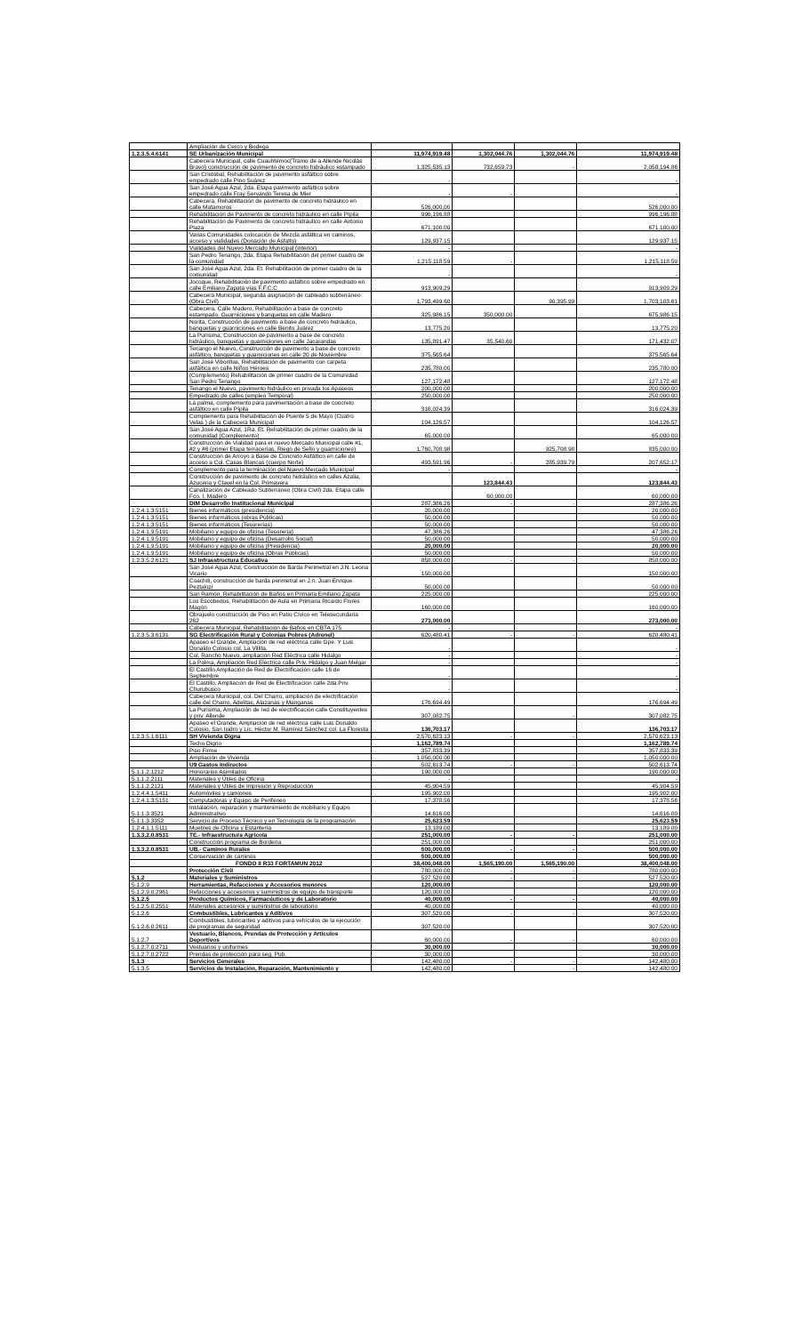| | Ampliación de Cerco y Bodega | | | | |
| 1.2.3.5.4.6141 | SE Urbanización Municipal | 11,974,919.48 | 1,302,044.76 | 1,302,044.76 | 11,974,919.48 |
| | Cabecera Municipal, calle Cuauhtémoc(Tramo de a Allende Nicolás Bravo) construcción de pavimento de concreto hidráulico estampado | 1,325,535.13 | 732,659.73 | - | 2,058,194.86 |
| | San Cristóbal, Rehabilitación de pavimento asfáltico sobre empedrado calle Pino Suárez | - | | | - |
| | San José Agua Azul, 2da. Etapa pavimento asfáltico sobre empedrado calle Fray Servando Teresa de Mier | - | - | | - |
| | Cabecera, Rehabilitación de pavimento de concreto hidráulico en calle Matamoros | 526,000.00 | | | 526,000.00 |
| | Rehabilitación de Pavimento de concreto hidráulico en calle Pípila | 996,196.88 | | | 996,196.88 |
| | Rehabilitación de Pavimento de concreto hidráulico en calle Antonio Plaza | 671,100.00 | | | 671,100.00 |
| | Varias Comunidades colocación de Mezcla asfáltica en caminos, acceso y vialidades (Donación de Asfalto) | 129,937.15 | | | 129,937.15 |
| | Vialidades del Nuevo Mercado Municipal (interior) | - | | | - |
| | San Pedro Tenango, 2da. Etapa Rehabilitación del primer cuadro de la comunidad | 1,215,118.59 | - | | 1,215,118.59 |
| | San José Agua Azul, 2da. Et. Rehabilitación de primer cuadro de la comunidad | - | | | - |
| | Jocoque, Rehabilitación de pavimento asfáltico sobre empedrado en calle Emiliano Zapata vías F.F.C.C | 913,909.29 | | | 913,909.29 |
| | Cabecera Municipal, segunda asignación de cableado subterráneo (Obra Civil) | 1,793,499.60 | | 90,395.99 | 1,703,103.61 |
| | Cabecera, Calle Madero, Rehabilitación a base de concreto estampado, Guarniciones y banquetas en calle Madero | 325,986.15 | 350,000.00 | | 675,986.15 |
| | Norita, Construcción de pavimento a base de concreto hidráulico, banquetas y guarniciones en calle Benito Juárez | 13,775.20 | | | 13,775.20 |
| | La Purísima, Construcción de pavimento a base de concreto hidráulico, banquetas y guarniciones en calle Jacarandas | 135,891.47 | 35,540.60 | | 171,432.07 |
| | Tenango el Nuevo, Construcción de pavimento a base de concreto asfáltico, banquetas y guarniciones en calle 20 de Noviembre | 375,565.64 | | | 375,565.64 |
| | San José Viborillas, Rehabilitación de pavimento con carpeta asfáltica en calle Niños Héroes | 235,780.00 | | | 235,780.00 |
| | (Complemento) Rehabilitación de primer cuadro de la Comunidad San Pedro Tenango | 127,172.48 | | | 127,172.48 |
| | Tenango el Nuevo, pavimento hidráulico en privada los Apaseos | 200,000.00 | | | 200,000.00 |
| | Empedrado de calles (empleo Temporal) | 250,000.00 | | | 250,000.00 |
| | La palma, complemento para pavimentación a base de concreto asfáltico en calle Pípila | 316,024.39 | | | 316,024.39 |
| | Complemento para Rehabilitación de Puente 5 de Mayo (Cuatro Velas ) de la Cabecera Municipal | 104,126.57 | | | 104,126.57 |
| | San José Agua Azul, 1Ra. Et. Rehabilitación de primer cuadro de la comunidad (Complemento) | 65,000.00 | | | 65,000.00 |
| | Construcción de Vialidad para el nuevo Mercado Municipal calle #1, #2 y #6 (primer Etapa terracerías, Riego de Sello y guarniciones) | 1,760,708.98 | | 925,708.98 | 835,000.00 |
| | Construcción de Arroyo a Base de Concreto Asfáltico en calle de acceso a Col. Casas Blancas (cuerpo Norte) | 493,591.96 | - | 285,939.79 | 207,652.17 |
| | Complemento para la terminación del Nuevo Mercado Municipal | - | | | - |
| | Construcción de pavimento de concreto hidráulico en calles Azalia, Azucena y Clavel en la Col. Primavera | | 123,844.43 | | 123,844.43 |
| | Canalización de Cableado Subterráneo (Obra Civil) 2da. Etapa calle Fco. I. Madero | | 60,000.00 | | 60,000.00 |
| | DIM Desarrollo Institucional Municipal | 287,386.26 | - | - | 287,386.26 |
| 1.2.4.1.3.5151 | Bienes informáticos (presidencia) | 20,000.00 | | | 20,000.00 |
| 1.2.4.1.3.5151 | Bienes informáticos (obras Públicas) | 50,000.00 | | | 50,000.00 |
| 1.2.4.1.3.5151 | Bienes informáticos (Tesorerías) | 50,000.00 | | | 50,000.00 |
| 1.2.4.1.9.5191 | Mobiliario y equipo de oficina (Tesorería) | 47,386.26 | | | 47,386.26 |
| 1.2.4.1.9.5191 | Mobiliario y equipo de oficina (Desarrollo Social) | 50,000.00 | | | 50,000.00 |
| 1.2.4.1.9.5191 | Mobiliario y equipo de oficina (Presidencia) | 20,000.00 | | | 20,000.00 |
| 1.2.4.1.9.5191 | Mobiliario y equipo de oficina (Obras Públicas) | 50,000.00 | | | 50,000.00 |
| 1.2.3.5.2.6121 | SJ Infraestructura Educativa | 858,000.00 | - | - | 858,000.00 |
| | San José Agua Azul, Construcción de Barda Perimetral en J.N. Leona Vicario | 150,000.00 | | | 150,000.00 |
| | Coachiti, construcción de barda perimetral en J.n. Juan Enrique Peztalozi | 50,000.00 | | | 50,000.00 |
| | San Ramón, Rehabilitación de Baños en Primaria Emiliano Zapata | 225,000.00 | | | 225,000.00 |
| | Los Escobedos, Rehabilitación de Aula en Primaria Ricardo Flores Magón | 160,000.00 | | | 160,000.00 |
| | Obrajuelo construcción de Piso en Patio Cívico en Telesecundaria 262 | 273,000.00 | | | 273,000.00 |
| | Cabecera Municipal, Rehabilitación de Baños en CBTA 175 | - | | | - |
| 1.2.3.5.3.6131 | SG Electrificación Rural y Colonias Pobres (Adrenel) | 620,480.41 | - | - | 620,480.41 |
| | Apaseo el Grande, Ampliación de red eléctrica calle Gpe. Y Luis Donaldo Colosio col. La Villita. | - | | | - |
| | Col. Rancho Nuevo, ampliación Red Eléctrica calle Hidalgo | - | | | - |
| | La Palma, Ampliación Red Eléctrica calle Priv. Hidalgo y Juan Melgar | - | | | - |
| | El Castillo Ampliación de Red de Electrificación calle 16 de Septiembre | - | | | - |
| | El Castillo, Ampliación de Red de Electrificación calle 2da.Priv. Churubusco | - | | | - |
| | Cabecera Municipal, col. Del Charro, ampliación de electrificación calle del Charro, Adelitas, Alazanas y Manganas | 176,694.49 | | | 176,694.49 |
| | La Purísima, Ampliación de red de electrificación calle Constituyentes y priv. Allende | 307,082.75 | | - | 307,082.75 |
| | Apaseo el Grande, Ampliación de red eléctrica calle Luis Donaldo Colosio, San Isidro y Lic. Héctor M. Ramírez Sánchez col. La Floresta | 136,703.17 | | | 136,703.17 |
| 1.2.3.5.1.6111 | SH Vivienda Digna | 2,570,623.13 | - | - | 2,570,623.13 |
| | Techo Digno | 1,162,789.74 | | | 1,162,789.74 |
| | Piso Firme | 357,833.39 | | | 357,833.39 |
| | Ampliación de Vivienda | 1,050,000.00 | | | 1,050,000.00 |
| | U9 Gastos Indirectos | 502,613.74 | - | - | 502,613.74 |
| 5.1.1.2.1212 | Honorarios Asimilados | 190,000.00 | | | 190,000.00 |
| 5.1.1.2.2111 | Materiales y Útiles de Oficina | - | | | - |
| 5.1.1.2.2121 | Materiales y Útiles de Impresión y Reproducción | 45,904.59 | | | 45,904.59 |
| 1.2.4.4.1.5411 | Automóviles y camiones | 195,902.00 | | | 195,902.00 |
| 1.2.4.1.3.5151 | Computadoras y Equipo de Periféneo | 17,378.56 | | | 17,378.56 |
| 5.1.1.3.3521 | Instalación, reparación y mantenimiento de mobiliario y Equipo Administrativo | 14,616.00 | | | 14,616.00 |
| 5.1.1.3.3352 | Servicio de Proceso Técnico y en Tecnología de la programación | 25,623.59 | | | 25,623.59 |
| 1.2.4.1.1.5111 | Muebles de Oficina y Estantería | 13,189.00 | | | 13,189.00 |
| 1.3.3.2.0.8531 | TE.- Infraestructura Agrícola | 251,000.00 | - | - | 251,000.00 |
| | Construcción programa de Bordería | 251,000.00 | | | 251,000.00 |
| 1.3.3.2.0.8531 | UB.- Caminos Rurales | 500,000.00 | - | - | 500,000.00 |
| | Conservación de caminos | 500,000.00 | | | 500,000.00 |
| | FONDO II R33 FORTAMUN 2012 | 38,400,048.00 | 1,565,190.00 | 1,565,190.00 | 38,400,048.00 |
| | Protección Civil | 780,000.00 | - | - | 780,000.00 |
| 5.1.2 | Materiales y Suministros | 527,520.00 | - | - | 527,520.00 |
| 5.1.2.9 | Herramientas, Refacciones y Accesorios menores | 120,000.00 | | | 120,000.00 |
| 5.1.2.9.0.2961 | Refacciones y accesorios y suministros de equipo de transporte | 120,000.00 | | | 120,000.00 |
| 5.1.2.5 | Productos Químicos, Farmacéuticos y de Laboratorio | 40,000.00 | - | - | 40,000.00 |
| 5.1.2.5.0.2551 | Materiales accesorios y suministros de laboratorio | 40,000.00 | | | 40,000.00 |
| 5.1.2.6 | Combustibles, Lubricantes y Aditivos | 307,520.00 | - | - | 307,520.00 |
| 5.1.2.6.0.2611 | Combustibles, lubricantes y aditivos para vehículos de la ejecución de programas de seguridad | 307,520.00 | | | 307,520.00 |
| 5.1.2.7 | Vestuario, Blancos, Prendas de Protección y Artículos Deportivos | 60,000.00 | - | - | 60,000.00 |
| 5.1.2.7.0.2711 | Vestuarios y uniformes | 30,000.00 | | | 30,000.00 |
| 5.1.2.7.0.2722 | Prendas de protección para seg. Pub. | 30,000.00 | | | 30,000.00 |
| 5.1.3 | Servicios Generales | 142,480.00 | - | - | 142,480.00 |
| 5.1.3.5 | Servicios de Instalación, Reparación, Mantenimiento y | 142,480.00 | | - | 142,480.00 |